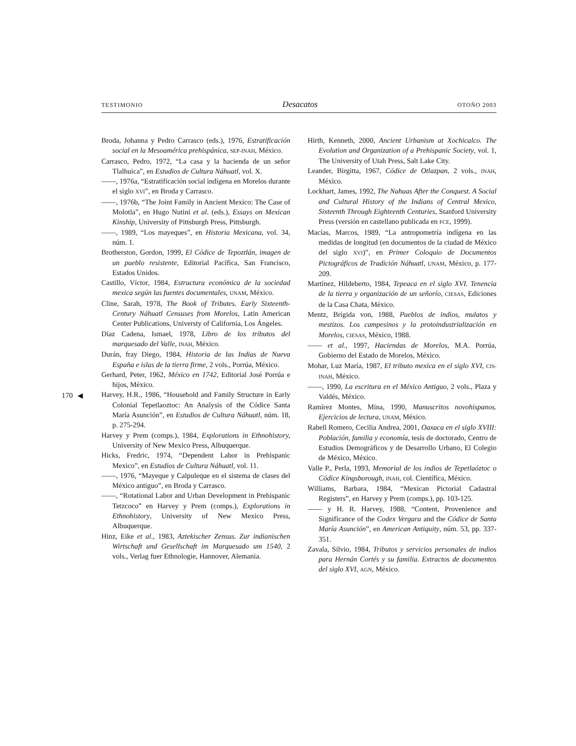TESTIMONIO Desacatos OTOÑO 2003
170 ◀
Broda, Johanna y Pedro Carrasco (eds.), 1976, Estratificación social en la Mesoamérica prehispánica, SEP-INAH, México.
Carrasco, Pedro, 1972, “La casa y la hacienda de un señor Tlalhuica”, en Estudios de Cultura Náhuatl, vol. X.
——, 1976a, “Estratificación social indígena en Morelos durante el siglo XVI”, en Broda y Carrasco.
——, 1976b, “The Joint Family in Ancient Mexico: The Case of Molotla”, en Hugo Nutini et al. (eds.), Essays on Mexican Kinship, University of Pittsburgh Press, Pittsburgh.
——, 1989, “Los mayeques”, en Historia Mexicana, vol. 34, núm. 1.
Brotherston, Gordon, 1999, El Códice de Tepoztlán, imagen de un pueblo resistente, Editorial Pacífica, San Francisco, Estados Unidos.
Castillo, Víctor, 1984, Estructura económica de la sociedad mexica según las fuentes documentales, UNAM, México.
Cline, Sarah, 1978, The Book of Tributes. Early Sixteenth-Century Náhuatl Censuses from Morelos, Latin American Center Publications, Universty of California, Los Ángeles.
Díaz Cadena, Ismael, 1978, Libro de los tributos del marquesado del Valle, INAH, México.
Durán, fray Diego, 1984, Historia de las Indias de Nueva España e islas de la tierra firme, 2 vols., Porrúa, México.
Gerhard, Peter, 1962, México en 1742, Editorial José Porrúa e hijos, México.
Harvey, H.R., 1986, “Household and Family Structure in Early Colonial Tepetlaoztoc: An Analysis of the Códice Santa María Asunción”, en Estudios de Cultura Náhuatl, núm. 18, p. 275-294.
Harvey y Prem (comps.), 1984, Explorations in Ethnohistory, University of New Mexico Press, Albuquerque.
Hicks, Fredric, 1974, “Dependent Labor in Prehispanic Mexico”, en Estudios de Cultura Náhuatl, vol. 11.
——, 1976, “Mayeque y Calpuleque en el sistema de clases del México antiguo”, en Broda y Carrasco.
——, “Rotational Labor and Urban Development in Prehispanic Tetzcoco” en Harvey y Prem (comps.), Explorations in Ethnohistory, University of New Mexico Press, Albuquerque.
Hinz, Eike et al., 1983, Aztekischer Zensus. Zur indianischen Wirtschaft und Gesellschaft im Marquesado um 1540, 2 vols., Verlag fuer Ethnologie, Hannover, Alemania.
Hirth, Kenneth, 2000, Ancient Urbanism at Xochicalco. The Evolution and Organization of a Prehispanic Society, vol. 1, The University of Utah Press, Salt Lake City.
Leander, Birgitta, 1967, Códice de Otlazpan, 2 vols., INAH, México.
Lockhart, James, 1992, The Nahuas After the Conquest. A Social and Cultural History of the Indians of Central Mexico, Sixteenth Through Eighteenth Centuries, Stanford University Press (versión en castellano publicada en FCE, 1999).
Macías, Marcos, 1989, “La antropometría indígena en las medidas de longitud (en documentos de la ciudad de México del siglo XVI)”, en Primer Coloquio de Documentos Pictográficos de Tradición Náhuatl, UNAM, México, p. 177-209.
Martínez, Hildeberto, 1984, Tepeaca en el siglo XVI. Tenencia de la tierra y organización de un señorío, CIESAS, Ediciones de la Casa Chata, México.
Mentz, Brígida von, 1988, Pueblos de indios, mulatos y mestizos. Los campesinos y la protoindustrialización en Morelos, CIESAS, México, 1988.
—— et al., 1997, Haciendas de Morelos, M.A. Porrúa, Gobierno del Estado de Morelos, México.
Mohar, Luz María, 1987, El tributo mexica en el siglo XVI, CIS-INAH, México.
——, 1990, La escritura en el México Antiguo, 2 vols., Plaza y Valdés, México.
Ramírez Montes, Mina, 1990, Manuscritos novohispanos. Ejercicios de lectura, UNAM, México.
Rabell Romero, Cecilia Andrea, 2001, Oaxaca en el siglo XVIII: Población, familia y economía, tesis de doctorado, Centro de Estudios Demográficos y de Desarrollo Urbano, El Colegio de México, México.
Valle P., Perla, 1993, Memorial de los indios de Tepetlaóztoc o Códice Kingsborough, INAH, col. Científica, México.
Williams, Barbara, 1984, “Mexican Pictorial Cadastral Registers”, en Harvey y Prem (comps.), pp. 103-125.
—— y H. R. Harvey, 1988, “Content, Provenience and Significance of the Codex Vergara and the Códice de Santa María Asunción”, en American Antiquity, núm. 53, pp. 337-351.
Zavala, Silvio, 1984, Tributos y servicios personales de indios para Hernán Cortés y su familia. Extractos de documentos del siglo XVI, AGN, México.